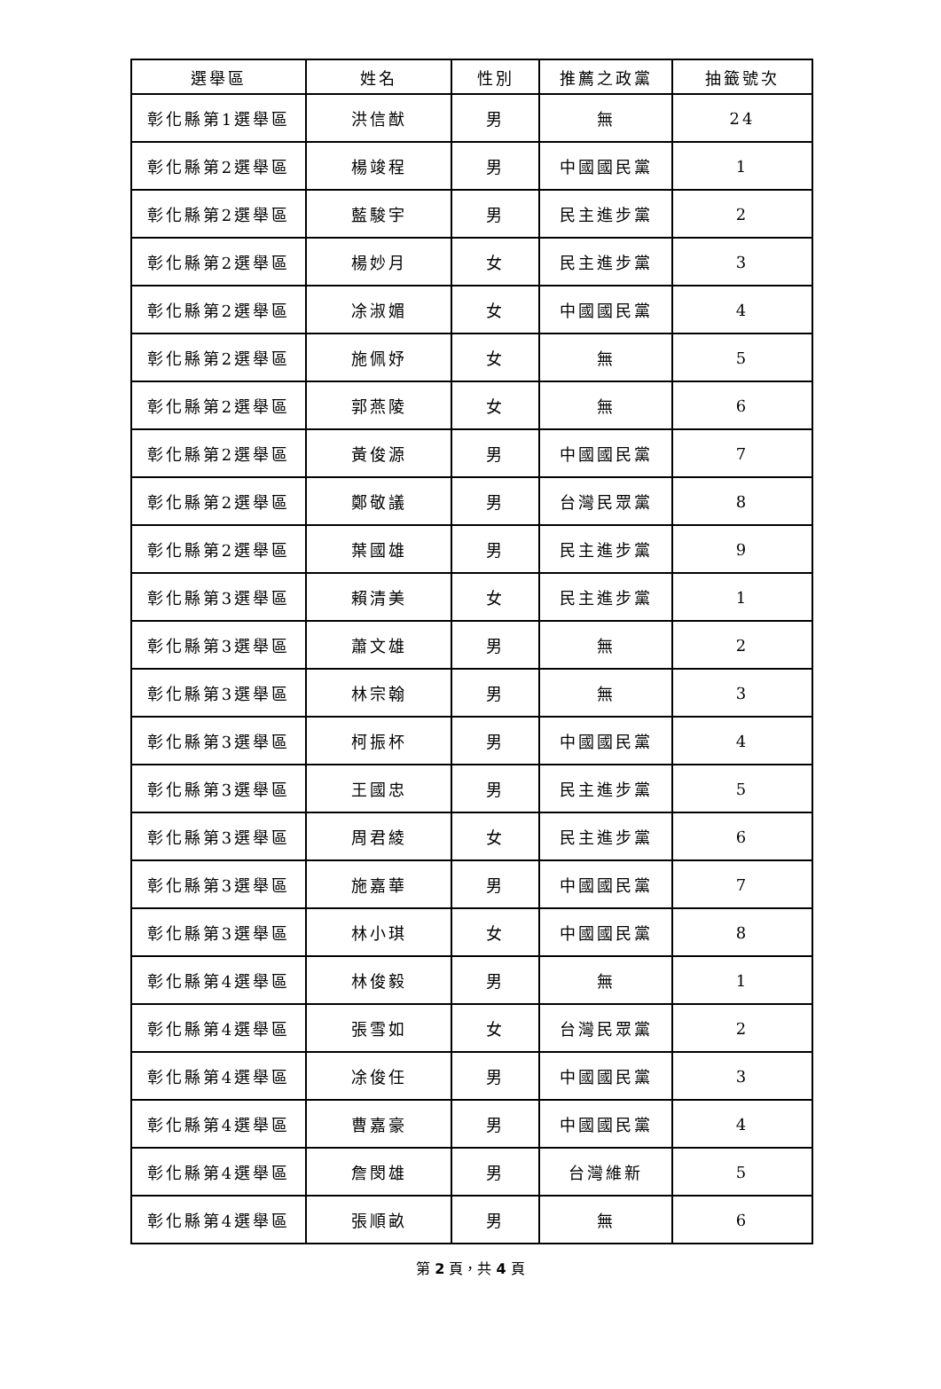| 選舉區 | 姓名 | 性別 | 推薦之政黨 | 抽籤號次 |
| --- | --- | --- | --- | --- |
| 彰化縣第1選舉區 | 洪信猷 | 男 | 無 | 24 |
| 彰化縣第2選舉區 | 楊竣程 | 男 | 中國國民黨 | 1 |
| 彰化縣第2選舉區 | 藍駿宇 | 男 | 民主進步黨 | 2 |
| 彰化縣第2選舉區 | 楊妙月 | 女 | 民主進步黨 | 3 |
| 彰化縣第2選舉區 | 凃淑媚 | 女 | 中國國民黨 | 4 |
| 彰化縣第2選舉區 | 施佩妤 | 女 | 無 | 5 |
| 彰化縣第2選舉區 | 郭燕陵 | 女 | 無 | 6 |
| 彰化縣第2選舉區 | 黃俊源 | 男 | 中國國民黨 | 7 |
| 彰化縣第2選舉區 | 鄭敬議 | 男 | 台灣民眾黨 | 8 |
| 彰化縣第2選舉區 | 葉國雄 | 男 | 民主進步黨 | 9 |
| 彰化縣第3選舉區 | 賴清美 | 女 | 民主進步黨 | 1 |
| 彰化縣第3選舉區 | 蕭文雄 | 男 | 無 | 2 |
| 彰化縣第3選舉區 | 林宗翰 | 男 | 無 | 3 |
| 彰化縣第3選舉區 | 柯振杯 | 男 | 中國國民黨 | 4 |
| 彰化縣第3選舉區 | 王國忠 | 男 | 民主進步黨 | 5 |
| 彰化縣第3選舉區 | 周君綾 | 女 | 民主進步黨 | 6 |
| 彰化縣第3選舉區 | 施嘉華 | 男 | 中國國民黨 | 7 |
| 彰化縣第3選舉區 | 林小琪 | 女 | 中國國民黨 | 8 |
| 彰化縣第4選舉區 | 林俊毅 | 男 | 無 | 1 |
| 彰化縣第4選舉區 | 張雪如 | 女 | 台灣民眾黨 | 2 |
| 彰化縣第4選舉區 | 凃俊任 | 男 | 中國國民黨 | 3 |
| 彰化縣第4選舉區 | 曹嘉豪 | 男 | 中國國民黨 | 4 |
| 彰化縣第4選舉區 | 詹閔雄 | 男 | 台灣維新 | 5 |
| 彰化縣第4選舉區 | 張順畝 | 男 | 無 | 6 |
第 2 頁，共 4 頁